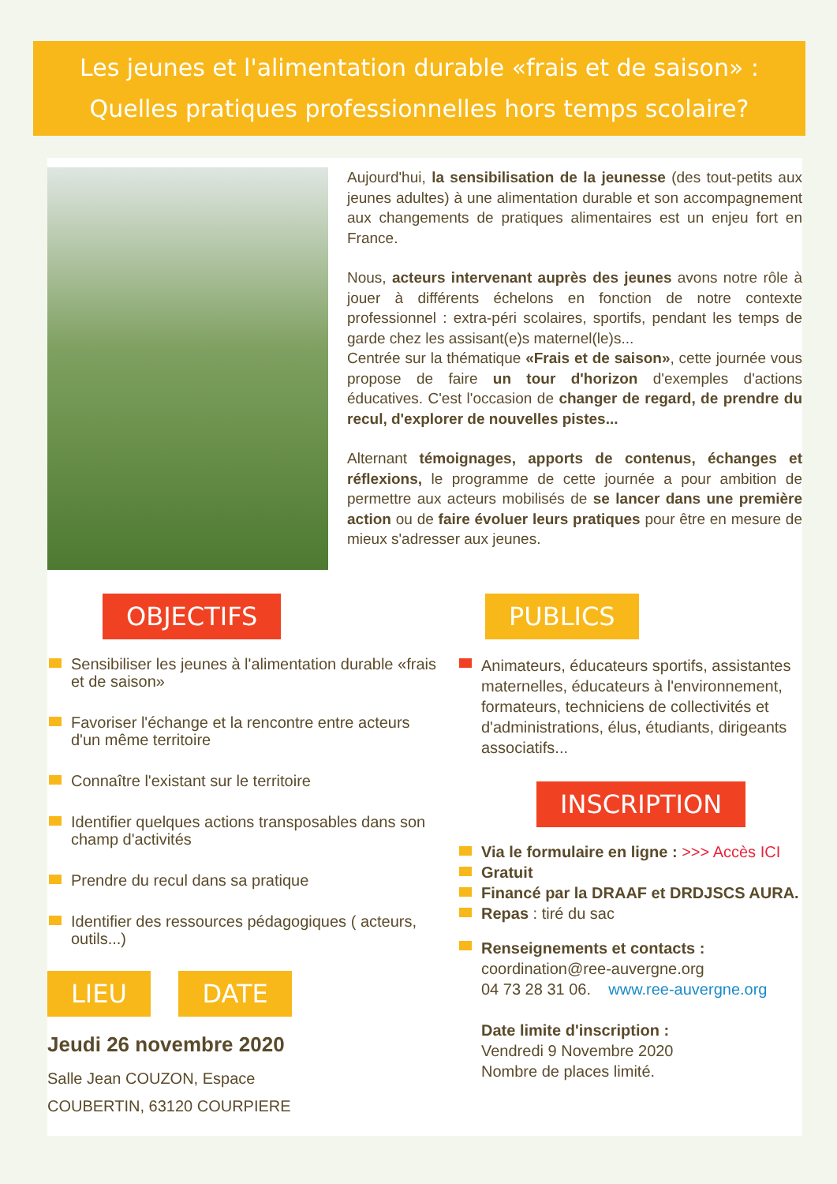Les jeunes et l'alimentation durable «frais et de saison» :
Quelles pratiques professionnelles hors temps scolaire?
Aujourd'hui, la sensibilisation de la jeunesse (des tout-petits aux jeunes adultes) à une alimentation durable et son accompagnement aux changements de pratiques alimentaires est un enjeu fort en France.
Nous, acteurs intervenant auprès des jeunes avons notre rôle à jouer à différents échelons en fonction de notre contexte professionnel : extra-péri scolaires, sportifs, pendant les temps de garde chez les assisant(e)s maternel(le)s...
Centrée sur la thématique «Frais et de saison», cette journée vous propose de faire un tour d'horizon d'exemples d'actions éducatives. C'est l'occasion de changer de regard, de prendre du recul, d'explorer de nouvelles pistes...
Alternant témoignages, apports de contenus, échanges et réflexions, le programme de cette journée a pour ambition de permettre aux acteurs mobilisés de se lancer dans une première action ou de faire évoluer leurs pratiques pour être en mesure de mieux s'adresser aux jeunes.
OBJECTIFS
Sensibiliser les jeunes à l'alimentation durable «frais et de saison»
Favoriser l'échange et la rencontre entre acteurs d'un même territoire
Connaître l'existant sur le territoire
Identifier quelques actions transposables dans son champ d'activités
Prendre du recul dans sa pratique
Identifier des ressources pédagogiques ( acteurs, outils...)
LIEU DATE
Jeudi 26 novembre 2020
Salle Jean COUZON, Espace
COUBERTIN, 63120 COURPIERE
PUBLICS
Animateurs, éducateurs sportifs, assistantes maternelles, éducateurs à l'environnement, formateurs, techniciens de collectivités et d'administrations, élus, étudiants, dirigeants associatifs...
INSCRIPTION
Via le formulaire en ligne : >>> Accès ICI
Gratuit
Financé par la DRAAF et DRDJSCS AURA.
Repas : tiré du sac
Renseignements et contacts :
coordination@ree-auvergne.org
04 73 28 31 06. www.ree-auvergne.org
Date limite d'inscription :
Vendredi 9 Novembre 2020
Nombre de places limité.